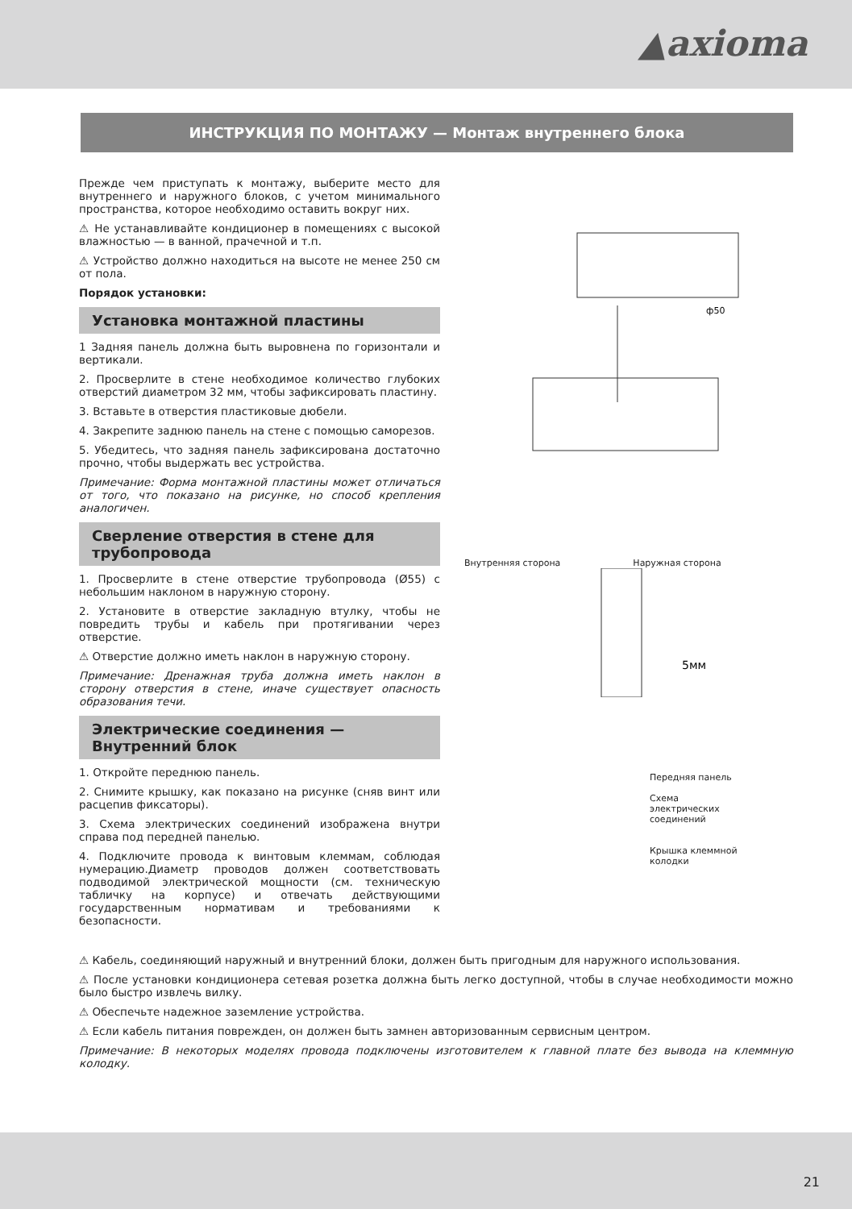▲axioma
ИНСТРУКЦИЯ ПО МОНТАЖУ — Монтаж внутреннего блока
Прежде чем приступать к монтажу, выберите место для внутреннего и наружного блоков, с учетом минимального пространства, которое необходимо оставить вокруг них.
⚠ Не устанавливайте кондиционер в помещениях с высокой влажностью — в ванной, прачечной и т.п.
⚠ Устройство должно находиться на высоте не менее 250 см от пола.
Порядок установки:
Установка монтажной пластины
1 Задняя панель должна быть выровнена по горизонтали и вертикали.
2. Просверлите в стене необходимое количество глубоких отверстий диаметром 32 мм, чтобы зафиксировать пластину.
3. Вставьте в отверстия пластиковые дюбели.
4. Закрепите заднюю панель на стене с помощью саморезов.
5. Убедитесь, что задняя панель зафиксирована достаточно прочно, чтобы выдержать вес устройства.
Примечание: Форма монтажной пластины может отличаться от того, что показано на рисунке, но способ крепления аналогичен.
Сверление отверстия в стене для трубопровода
1. Просверлите в стене отверстие трубопровода (Ø55) с небольшим наклоном в наружную сторону.
2. Установите в отверстие закладную втулку, чтобы не повредить трубы и кабель при протягивании через отверстие.
⚠ Отверстие должно иметь наклон в наружную сторону.
Примечание: Дренажная труба должна иметь наклон в сторону отверстия в стене, иначе существует опасность образования течи.
Электрические соединения — Внутренний блок
1. Откройте переднюю панель.
2. Снимите крышку, как показано на рисунке (сняв винт или расцепив фиксаторы).
3. Схема электрических соединений изображена внутри справа под передней панелью.
4. Подключите провода к винтовым клеммам, соблюдая нумерацию.Диаметр проводов должен соответствовать подводимой электрической мощности (см. техническую табличку на корпусе) и отвечать действующими государственным нормативам и требованиями к безопасности.
ф50
Внутренняя сторона Наружная сторона
5мм
Передняя панель
Схема
электрических
соединений
Крышка клеммной
колодки
⚠ Кабель, соединяющий наружный и внутренний блоки, должен быть пригодным для наружного использования.
⚠ После установки кондиционера сетевая розетка должна быть легко доступной, чтобы в случае необходимости можно было быстро извлечь вилку.
⚠ Обеспечьте надежное заземление устройства.
⚠ Если кабель питания поврежден, он должен быть замнен авторизованным сервисным центром.
Примечание: В некоторых моделях провода подключены изготовителем к главной плате без вывода на клеммную колодку.
21